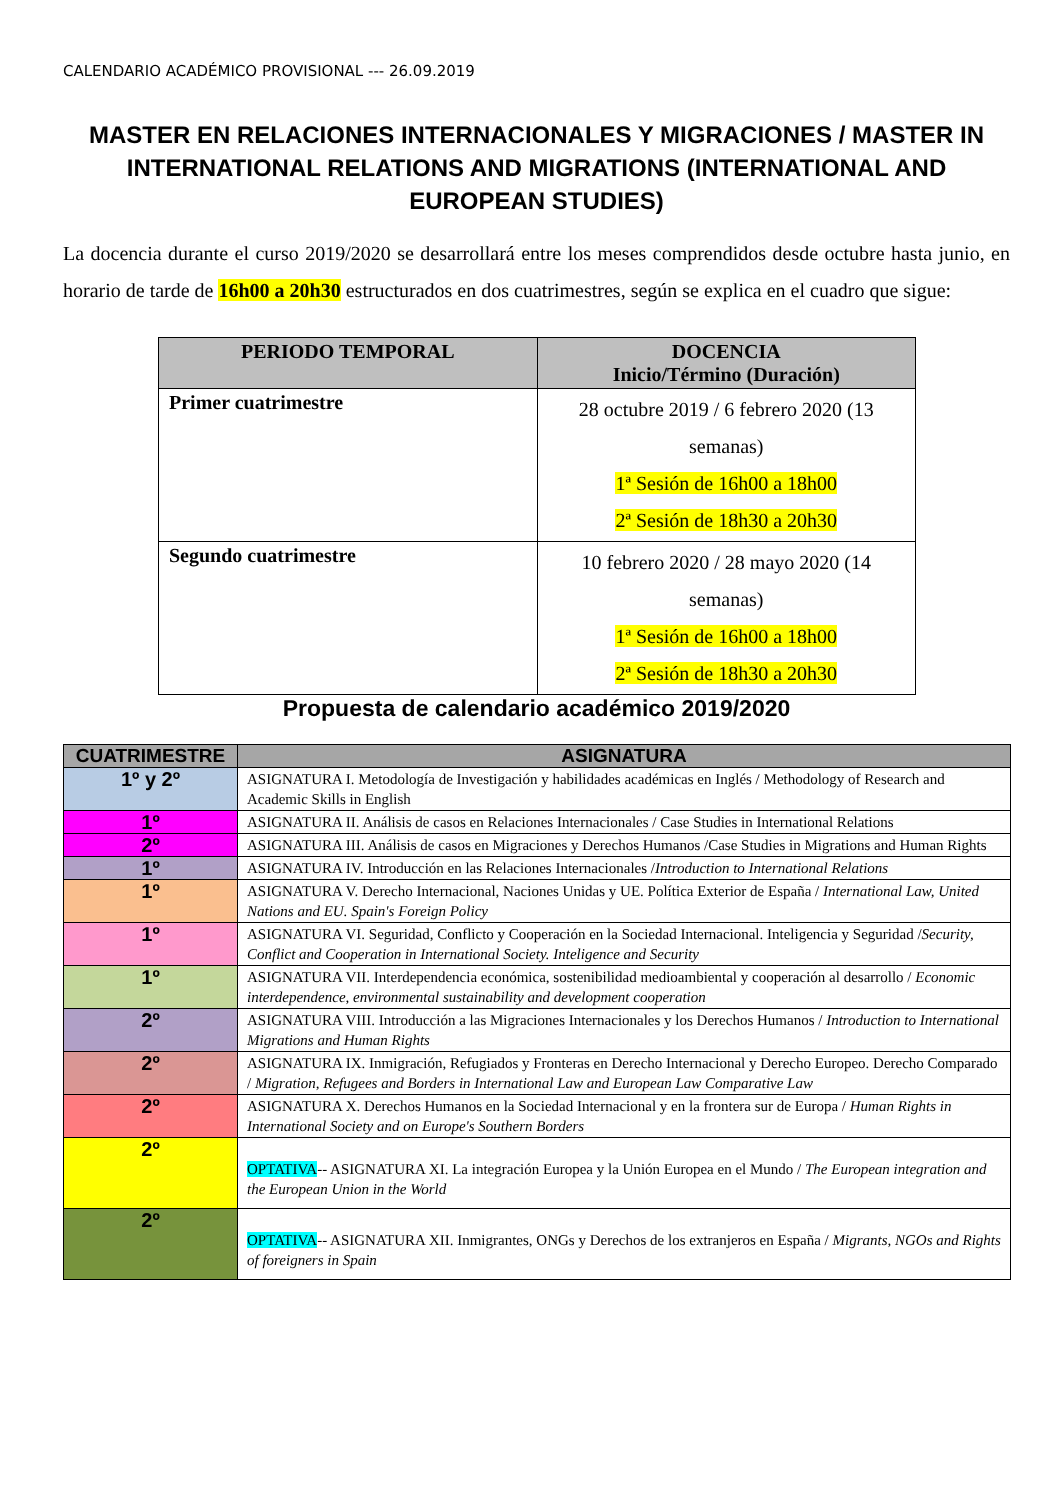CALENDARIO ACADÉMICO PROVISIONAL --- 26.09.2019
MASTER EN RELACIONES INTERNACIONALES Y MIGRACIONES / MASTER IN INTERNATIONAL RELATIONS AND MIGRATIONS (INTERNATIONAL AND EUROPEAN STUDIES)
La docencia durante el curso 2019/2020 se desarrollará entre los meses comprendidos desde octubre hasta junio, en horario de tarde de 16h00 a 20h30 estructurados en dos cuatrimestres, según se explica en el cuadro que sigue:
| PERIODO TEMPORAL | DOCENCIA Inicio/Término (Duración) |
| --- | --- |
| Primer cuatrimestre | 28 octubre 2019 / 6 febrero 2020 (13 semanas) 1ª Sesión de 16h00 a 18h00 2ª Sesión de 18h30 a 20h30 |
| Segundo cuatrimestre | 10 febrero 2020 / 28 mayo 2020 (14 semanas) 1ª Sesión de 16h00 a 18h00 2ª Sesión de 18h30 a 20h30 |
Propuesta de calendario académico 2019/2020
| CUATRIMESTRE | ASIGNATURA |
| --- | --- |
| 1º y 2º | ASIGNATURA I. Metodología de Investigación y habilidades académicas en Inglés / Methodology of Research and Academic Skills in English |
| 1º | ASIGNATURA II. Análisis de casos en Relaciones Internacionales / Case Studies in International Relations |
| 2º | ASIGNATURA III. Análisis de casos en Migraciones y Derechos Humanos /Case Studies in Migrations and Human Rights |
| 1º | ASIGNATURA IV. Introducción en las Relaciones Internacionales / Introduction to International Relations |
| 1º | ASIGNATURA V. Derecho Internacional, Naciones Unidas y UE. Política Exterior de España / International Law, United Nations and EU. Spain's Foreign Policy |
| 1º | ASIGNATURA VI. Seguridad, Conflicto y Cooperación en la Sociedad Internacional. Inteligencia y Seguridad / Security, Conflict and Cooperation in International Society. Inteligence and Security |
| 1º | ASIGNATURA VII. Interdependencia económica, sostenibilidad medioambiental y cooperación al desarrollo / Economic interdependence, environmental sustainability and development cooperation |
| 2º | ASIGNATURA VIII. Introducción a las Migraciones Internacionales y los Derechos Humanos / Introduction to International Migrations and Human Rights |
| 2º | ASIGNATURA IX. Inmigración, Refugiados y Fronteras en Derecho Internacional y Derecho Europeo. Derecho Comparado / Migration, Refugees and Borders in International Law and European Law Comparative Law |
| 2º | ASIGNATURA X. Derechos Humanos en la Sociedad Internacional y en la frontera sur de Europa / Human Rights in International Society and on Europe's Southern Borders |
| 2º | OPTATIVA -- ASIGNATURA XI. La integración Europea y la Unión Europea en el Mundo / The European integration and the European Union in the World |
| 2º | OPTATIVA -- ASIGNATURA XII. Inmigrantes, ONGs y Derechos de los extranjeros en España / Migrants, NGOs and Rights of foreigners in Spain |